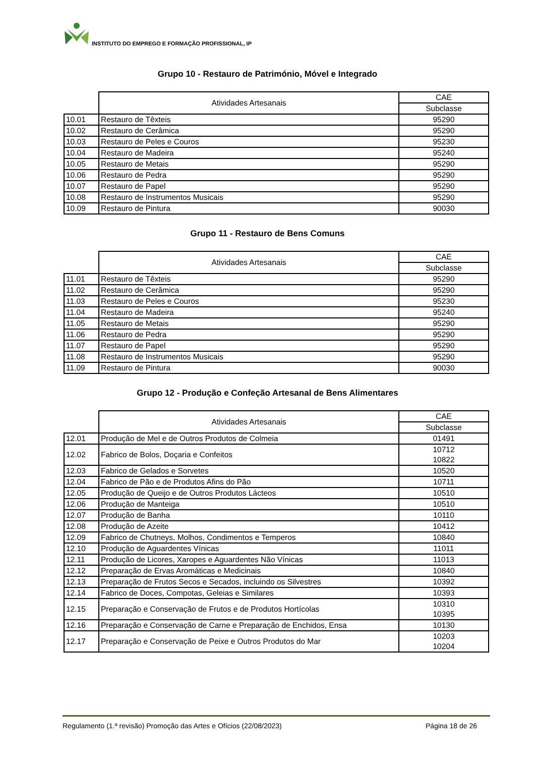INSTITUTO DO EMPREGO E FORMAÇÃO PROFISSIONAL, IP
Grupo 10 - Restauro de Património, Móvel e Integrado
| | Atividades Artesanais | CAE |
| | | Subclasse |
| 10.01 | Restauro de Têxteis | 95290 |
| 10.02 | Restauro de Cerâmica | 95290 |
| 10.03 | Restauro de Peles e Couros | 95230 |
| 10.04 | Restauro de Madeira | 95240 |
| 10.05 | Restauro de Metais | 95290 |
| 10.06 | Restauro de Pedra | 95290 |
| 10.07 | Restauro de Papel | 95290 |
| 10.08 | Restauro de Instrumentos Musicais | 95290 |
| 10.09 | Restauro de Pintura | 90030 |
Grupo 11 - Restauro de Bens Comuns
| | Atividades Artesanais | CAE |
| | | Subclasse |
| 11.01 | Restauro de Têxteis | 95290 |
| 11.02 | Restauro de Cerâmica | 95290 |
| 11.03 | Restauro de Peles e Couros | 95230 |
| 11.04 | Restauro de Madeira | 95240 |
| 11.05 | Restauro de Metais | 95290 |
| 11.06 | Restauro de Pedra | 95290 |
| 11.07 | Restauro de Papel | 95290 |
| 11.08 | Restauro de Instrumentos Musicais | 95290 |
| 11.09 | Restauro de Pintura | 90030 |
Grupo 12 - Produção e Confeção Artesanal de Bens Alimentares
| | Atividades Artesanais | CAE |
| | | Subclasse |
| 12.01 | Produção de Mel e de Outros Produtos de Colmeia | 01491 |
| 12.02 | Fabrico de Bolos, Doçaria e Confeitos | 10712 10822 |
| 12.03 | Fabrico de Gelados e Sorvetes | 10520 |
| 12.04 | Fabrico de Pão e de Produtos Afins do Pão | 10711 |
| 12.05 | Produção de Queijo e de Outros Produtos Lácteos | 10510 |
| 12.06 | Produção de Manteiga | 10510 |
| 12.07 | Produção de Banha | 10110 |
| 12.08 | Produção de Azeite | 10412 |
| 12.09 | Fabrico de Chutneys, Molhos, Condimentos e Temperos | 10840 |
| 12.10 | Produção de Aguardentes Vínicas | 11011 |
| 12.11 | Produção de Licores, Xaropes e Aguardentes Não Vínicas | 11013 |
| 12.12 | Preparação de Ervas Aromáticas e Medicinais | 10840 |
| 12.13 | Preparação de Frutos Secos e Secados, incluindo os Silvestres | 10392 |
| 12.14 | Fabrico de Doces, Compotas, Geleias e Similares | 10393 |
| 12.15 | Preparação e Conservação de Frutos e de Produtos Hortícolas | 10310 10395 |
| 12.16 | Preparação e Conservação de Carne e Preparação de Enchidos, Ensa | 10130 |
| 12.17 | Preparação e Conservação de Peixe e Outros Produtos do Mar | 10203 10204 |
Regulamento (1.ª revisão) Promoção das Artes e Ofícios (22/08/2023) Página 18 de 26